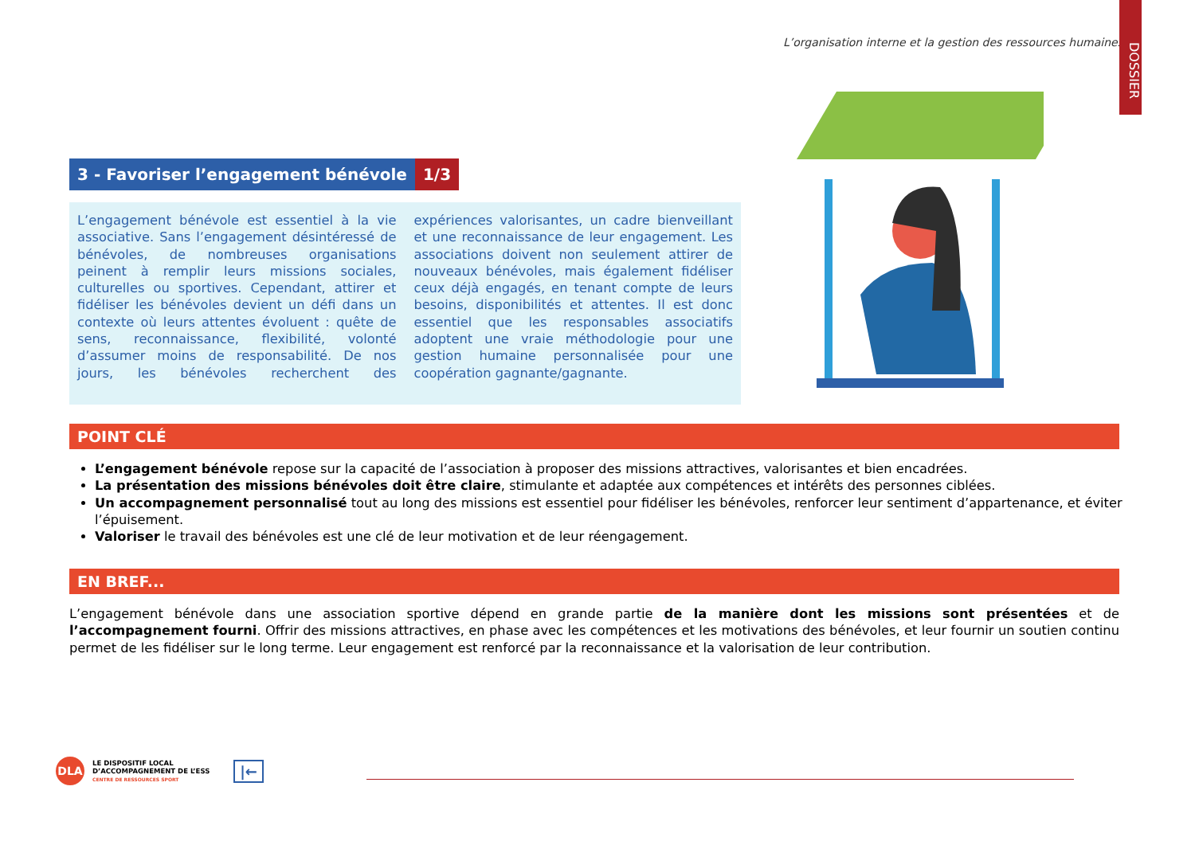L’organisation interne et la gestion des ressources humaines
DOSSIER
3 - Favoriser l’engagement bénévole 1/3
L’engagement bénévole est essentiel à la vie associative. Sans l’engagement désintéressé de bénévoles, de nombreuses organisations peinent à remplir leurs missions sociales, culturelles ou sportives. Cependant, attirer et fidéliser les bénévoles devient un défi dans un contexte où leurs attentes évoluent : quête de sens, reconnaissance, flexibilité, volonté d’assumer moins de responsabilité. De nos jours, les bénévoles recherchent des expériences valorisantes, un cadre bienveillant et une reconnaissance de leur engagement. Les associations doivent non seulement attirer de nouveaux bénévoles, mais également fidéliser ceux déjà engagés, en tenant compte de leurs besoins, disponibilités et attentes. Il est donc essentiel que les responsables associatifs adoptent une vraie méthodologie pour une gestion humaine personnalisée pour une coopération gagnante/gagnante.
POINT CLÉ
L’engagement bénévole repose sur la capacité de l’association à proposer des missions attractives, valorisantes et bien encadrées.
La présentation des missions bénévoles doit être claire, stimulante et adaptée aux compétences et intérêts des personnes ciblées.
Un accompagnement personnalisé tout au long des missions est essentiel pour fidéliser les bénévoles, renforcer leur sentiment d’appartenance, et éviter l’épuisement.
Valoriser le travail des bénévoles est une clé de leur motivation et de leur réengagement.
EN BREF...
L’engagement bénévole dans une association sportive dépend en grande partie de la manière dont les missions sont présentées et de l’accompagnement fourni. Offrir des missions attractives, en phase avec les compétences et les motivations des bénévoles, et leur fournir un soutien continu permet de les fidéliser sur le long terme. Leur engagement est renforcé par la reconnaissance et la valorisation de leur contribution.
DLA LE DISPOSITIF LOCAL
D’ACCOMPAGNEMENT DE L’ESS
CENTRE DE RESSOURCES SPORT |←